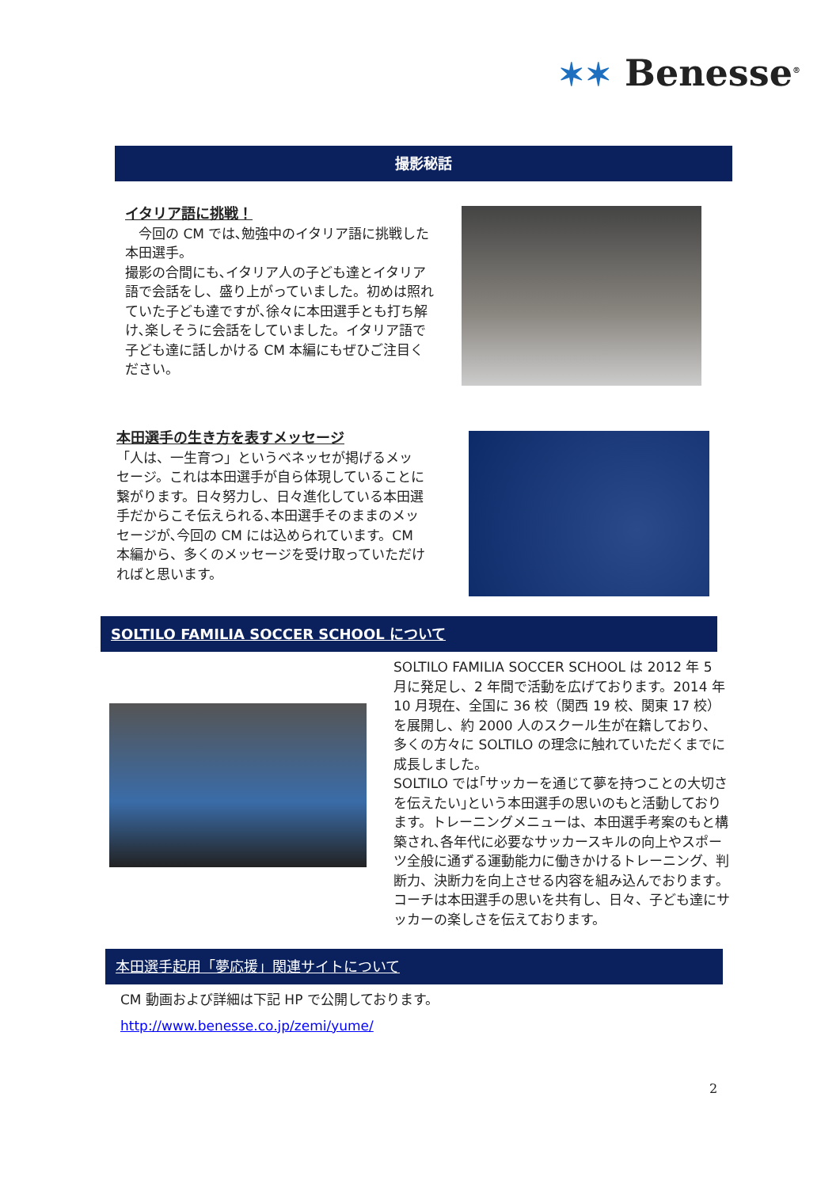✶✶ Benesse<sup>®</sup>
撮影秘話
イタリア語に挑戦！
　今回の CM では､勉強中のイタリア語に挑戦した本田選手。
撮影の合間にも､イタリア人の子ども達とイタリア語で会話をし、盛り上がっていました。初めは照れていた子ども達ですが､徐々に本田選手とも打ち解け､楽しそうに会話をしていました。イタリア語で子ども達に話しかける CM 本編にもぜひご注目ください。
本田選手の生き方を表すメッセージ
「人は、一生育つ」というベネッセが掲げるメッセージ。これは本田選手が自ら体現していることに繋がります。日々努力し、日々進化している本田選手だからこそ伝えられる､本田選手そのままのメッセージが､今回の CM には込められています。CM 本編から、多くのメッセージを受け取っていただければと思います。
SOLTILO FAMILIA SOCCER SCHOOL について
SOLTILO FAMILIA SOCCER SCHOOL は 2012 年 5 月に発足し、2 年間で活動を広げております。2014 年 10 月現在、全国に 36 校（関西 19 校、関東 17 校）を展開し、約 2000 人のスクール生が在籍しており、多くの方々に SOLTILO の理念に触れていただくまでに成長しました。
SOLTILO では｢サッカーを通じて夢を持つことの大切さを伝えたい｣という本田選手の思いのもと活動しております。トレーニングメニューは、本田選手考案のもと構築され､各年代に必要なサッカースキルの向上やスポーツ全般に通ずる運動能力に働きかけるトレーニング、判断力、決断力を向上させる内容を組み込んでおります｡コーチは本田選手の思いを共有し、日々、子ども達にサッカーの楽しさを伝えております。
本田選手起用「夢応援」関連サイトについて
CM 動画および詳細は下記 HP で公開しております。
http://www.benesse.co.jp/zemi/yume/
2